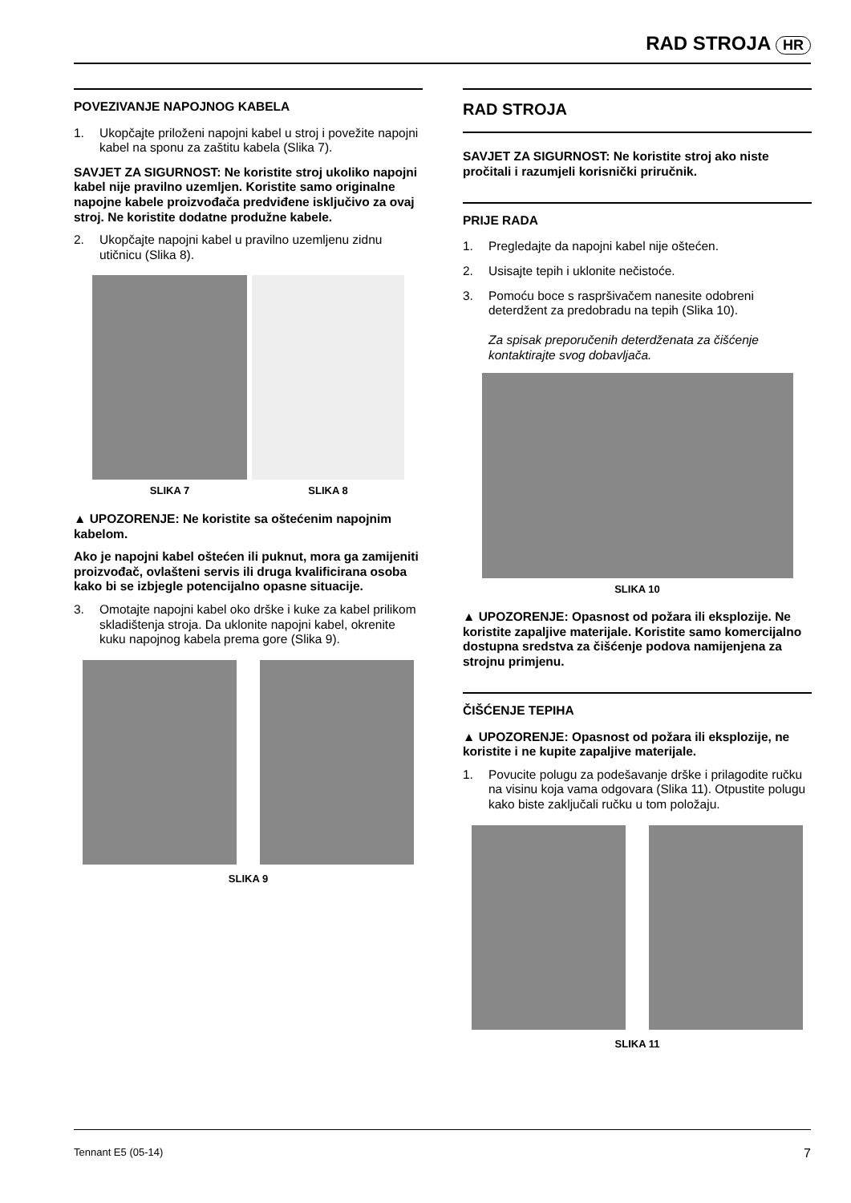RAD STROJA HR
POVEZIVANJE NAPOJNOG KABELA
1. Ukopčajte priloženi napojni kabel u stroj i povežite napojni kabel na sponu za zaštitu kabela (Slika 7).
SAVJET ZA SIGURNOST: Ne koristite stroj ukoliko napojni kabel nije pravilno uzemljen. Koristite samo originalne napojne kabele proizvođača predviđene isključivo za ovaj stroj. Ne koristite dodatne produžne kabele.
2. Ukopčajte napojni kabel u pravilno uzemljenu zidnu utičnicu (Slika 8).
SLIKA 7 SLIKA 8
▲ UPOZORENJE: Ne koristite sa oštećenim napojnim kabelom.
Ako je napojni kabel oštećen ili puknut, mora ga zamijeniti proizvođač, ovlašteni servis ili druga kvalificirana osoba kako bi se izbjegle potencijalno opasne situacije.
3. Omotajte napojni kabel oko drške i kuke za kabel prilikom skladištenja stroja. Da uklonite napojni kabel, okrenite kuku napojnog kabela prema gore (Slika 9).
SLIKA 9
RAD STROJA
SAVJET ZA SIGURNOST: Ne koristite stroj ako niste pročitali i razumjeli korisnički priručnik.
PRIJE RADA
1. Pregledajte da napojni kabel nije oštećen.
2. Usisajte tepih i uklonite nečistoće.
3. Pomoću boce s raspršivačem nanesite odobreni deterdžent za predobradu na tepih (Slika 10).
Za spisak preporučenih deterdženata za čišćenje kontaktirajte svog dobavljača.
SLIKA 10
▲ UPOZORENJE: Opasnost od požara ili eksplozije. Ne koristite zapaljive materijale. Koristite samo komercijalno dostupna sredstva za čišćenje podova namijenjena za strojnu primjenu.
ČIŠĆENJE TEPIHA
▲ UPOZORENJE: Opasnost od požara ili eksplozije, ne koristite i ne kupite zapaljive materijale.
1. Povucite polugu za podešavanje drške i prilagodite ručku na visinu koja vama odgovara (Slika 11). Otpustite polugu kako biste zaključali ručku u tom položaju.
SLIKA 11
Tennant E5 (05-14) 7